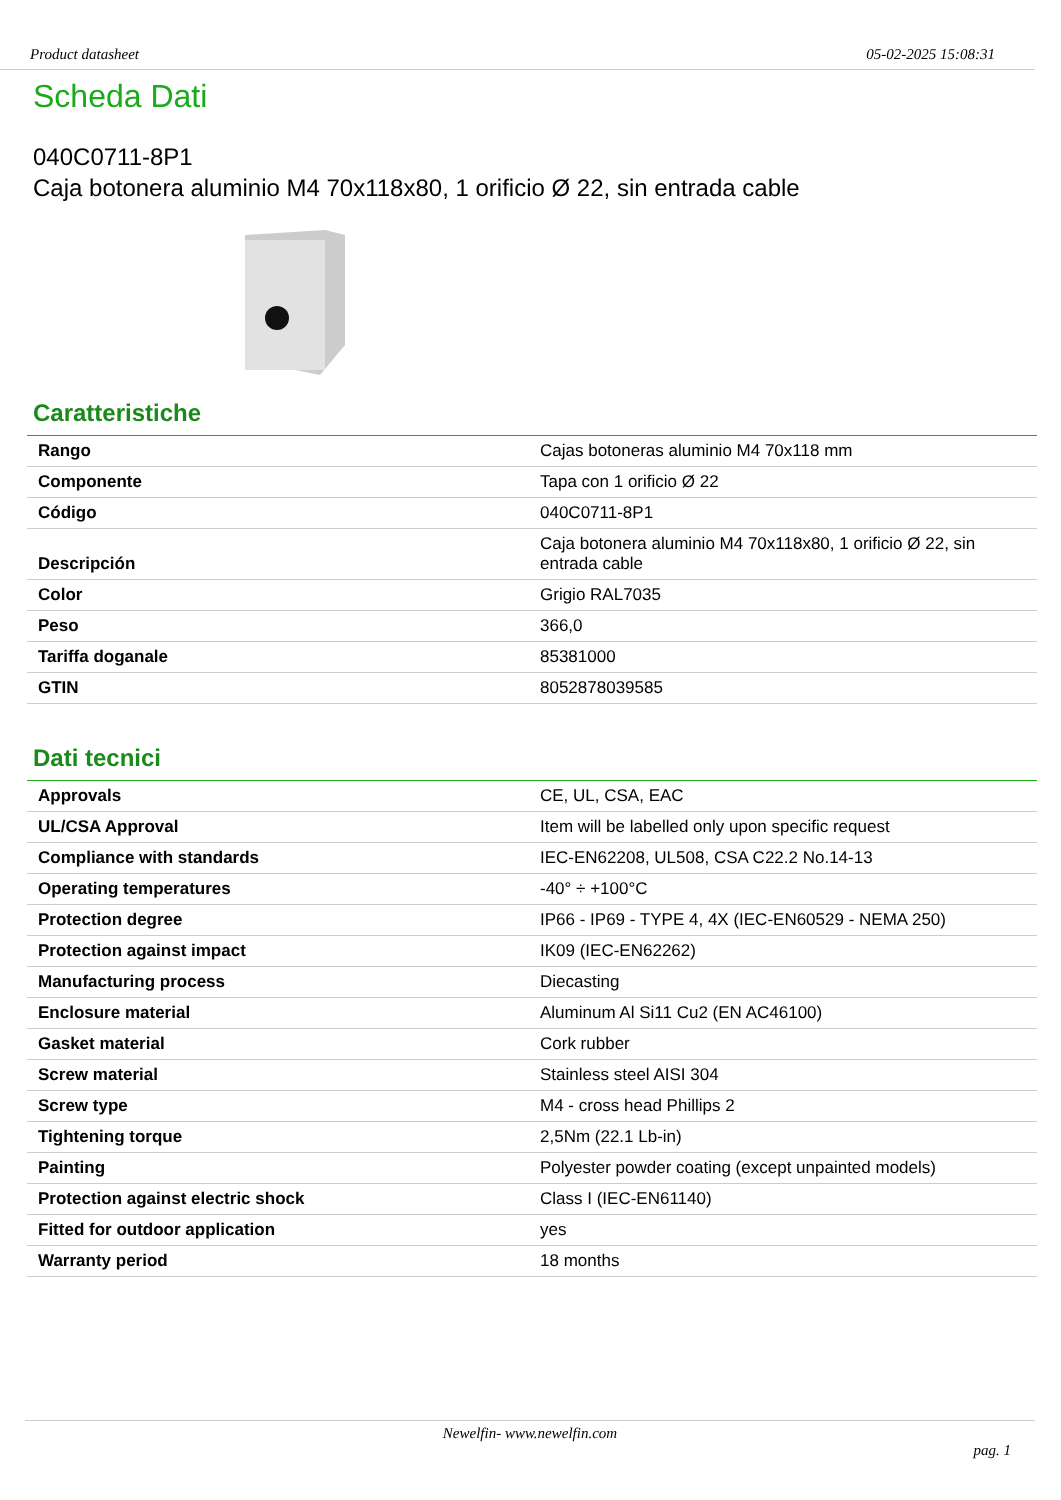Product datasheet 05-02-2025 15:08:31
Scheda Dati
040C0711-8P1
Caja botonera aluminio M4 70x118x80, 1 orificio Ø 22, sin entrada cable
Caratteristiche
| Rango | Cajas botoneras aluminio M4 70x118 mm |
| Componente | Tapa con 1 orificio Ø 22 |
| Código | 040C0711-8P1 |
| Descripción | Caja botonera aluminio M4 70x118x80, 1 orificio Ø 22, sin entrada cable |
| Color | Grigio RAL7035 |
| Peso | 366,0 |
| Tariffa doganale | 85381000 |
| GTIN | 8052878039585 |
Dati tecnici
| Approvals | CE, UL, CSA, EAC |
| UL/CSA Approval | Item will be labelled only upon specific request |
| Compliance with standards | IEC-EN62208, UL508, CSA C22.2 No.14-13 |
| Operating temperatures | -40° ÷ +100°C |
| Protection degree | IP66 - IP69 - TYPE 4, 4X (IEC-EN60529 - NEMA 250) |
| Protection against impact | IK09 (IEC-EN62262) |
| Manufacturing process | Diecasting |
| Enclosure material | Aluminum Al Si11 Cu2 (EN AC46100) |
| Gasket material | Cork rubber |
| Screw material | Stainless steel AISI 304 |
| Screw type | M4 - cross head Phillips 2 |
| Tightening torque | 2,5Nm (22.1 Lb-in) |
| Painting | Polyester powder coating (except unpainted models) |
| Protection against electric shock | Class I (IEC-EN61140) |
| Fitted for outdoor application | yes |
| Warranty period | 18 months |
Newelfin- www.newelfin.com
pag. 1